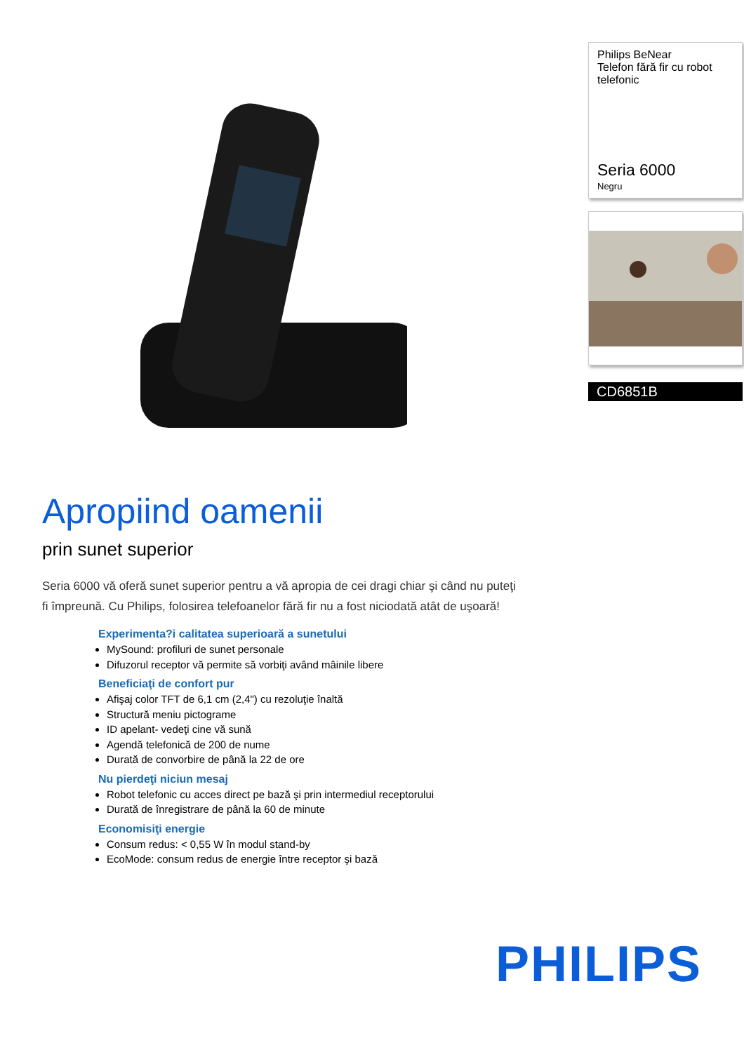Apropiind oamenii
prin sunet superior
Seria 6000 vă oferă sunet superior pentru a vă apropia de cei dragi chiar şi când nu puteţi fi împreună. Cu Philips, folosirea telefoanelor fără fir nu a fost niciodată atât de uşoară!
Experimenta?i calitatea superioară a sunetului
MySound: profiluri de sunet personale
Difuzorul receptor vă permite să vorbiţi având mâinile libere
Beneficiaţi de confort pur
Afişaj color TFT de 6,1 cm (2,4") cu rezoluţie înaltă
Structură meniu pictograme
ID apelant- vedeţi cine vă sună
Agendă telefonică de 200 de nume
Durată de convorbire de până la 22 de ore
Nu pierdeţi niciun mesaj
Robot telefonic cu acces direct pe bază şi prin intermediul receptorului
Durată de înregistrare de până la 60 de minute
Economisiţi energie
Consum redus: < 0,55 W în modul stand-by
EcoMode: consum redus de energie între receptor şi bază
Philips BeNear
Telefon fără fir cu robot telefonic
Seria 6000
Negru
CD6851B
PHILIPS